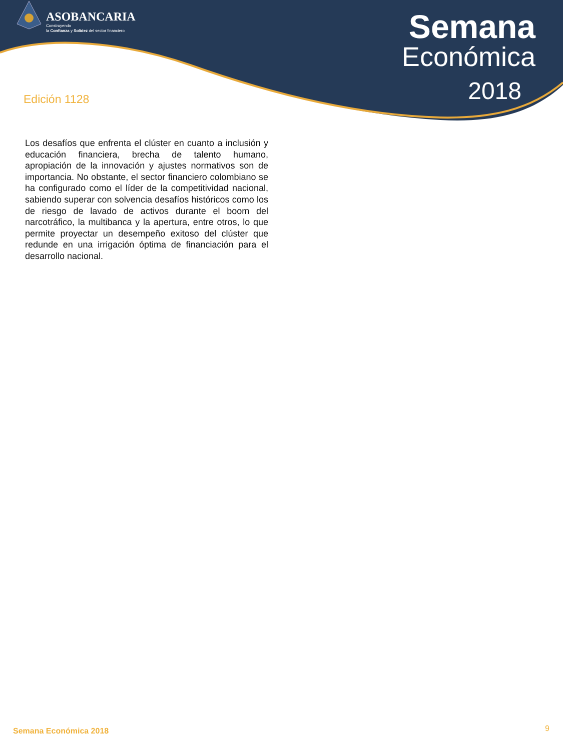ASOBANCARIA
Construyendo
la Confianza y Solidez del sector financiero
Semana
Económica
2018
Edición 1128
Los desafíos que enfrenta el clúster en cuanto a inclusión y educación financiera, brecha de talento humano, apropiación de la innovación y ajustes normativos son de importancia. No obstante, el sector financiero colombiano se ha configurado como el líder de la competitividad nacional, sabiendo superar con solvencia desafíos históricos como los de riesgo de lavado de activos durante el boom del narcotráfico, la multibanca y la apertura, entre otros, lo que permite proyectar un desempeño exitoso del clúster que redunde en una irrigación óptima de financiación para el desarrollo nacional.
Semana Económica 2018 9